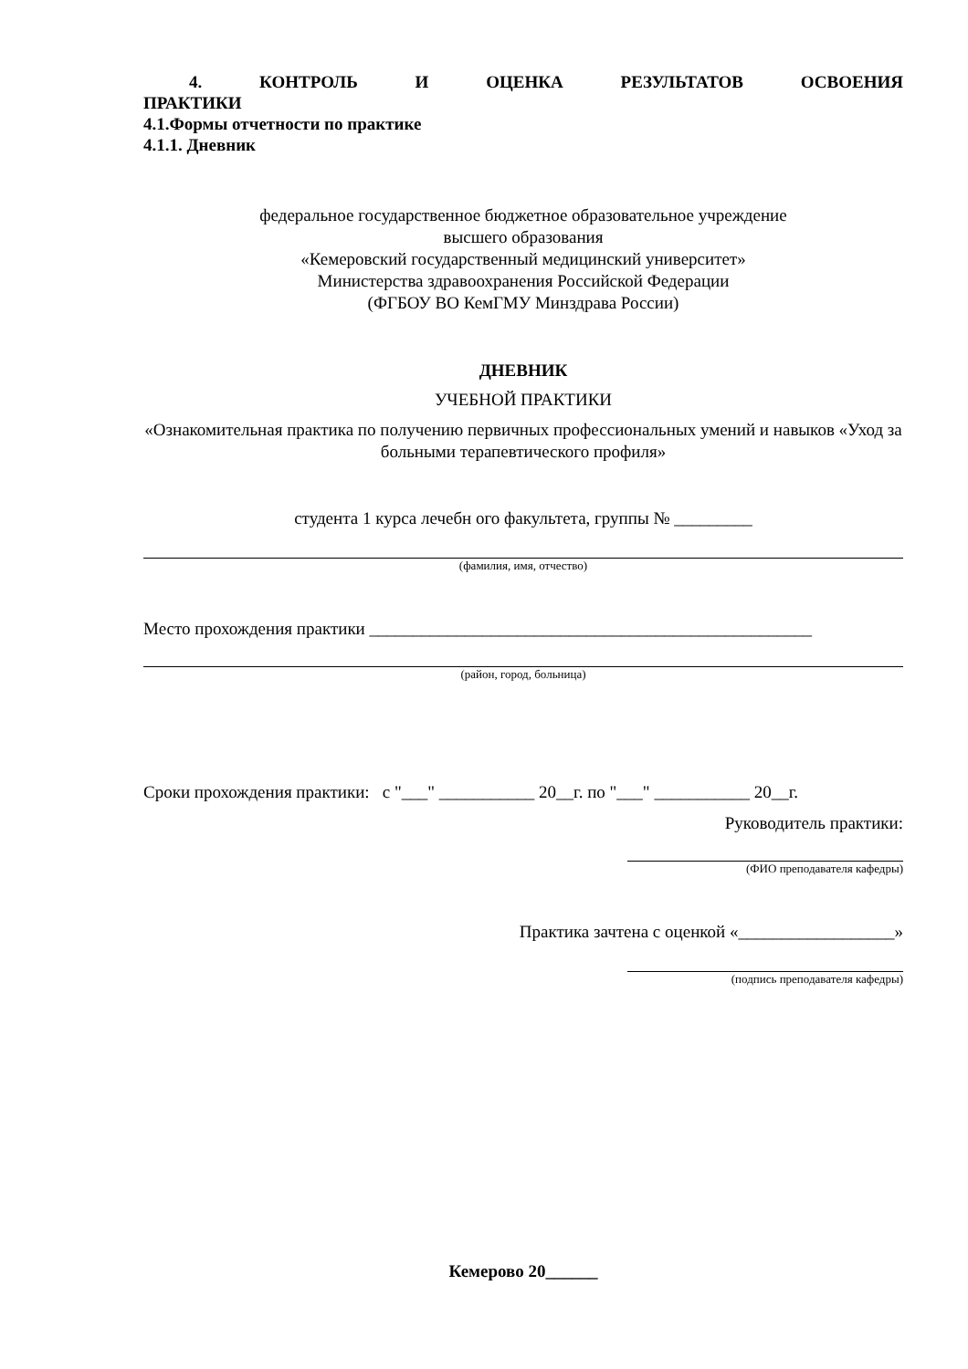4. КОНТРОЛЬ И ОЦЕНКА РЕЗУЛЬТАТОВ ОСВОЕНИЯ
ПРАКТИКИ
4.1.Формы отчетности по практике
4.1.1. Дневник
федеральное государственное бюджетное образовательное учреждение
высшего образования
«Кемеровский государственный медицинский университет»
Министерства здравоохранения Российской Федерации
(ФГБОУ ВО КемГМУ Минздрава России)
ДНЕВНИК
УЧЕБНОЙ ПРАКТИКИ
«Ознакомительная практика по получению первичных профессиональных умений и навыков «Уход за больными терапевтического профиля»
студента 1 курса лечебн ого факультета, группы № _________
(фамилия, имя, отчество)
Место прохождения практики ___________________________________________________
(район, город, больница)
Сроки прохождения практики: с "___" ___________ 20__г. по "___" ___________ 20__г.
Руководитель практики:
(ФИО преподавателя кафедры)
Практика зачтена с оценкой «__________________»
(подпись преподавателя кафедры)
Кемерово 20______